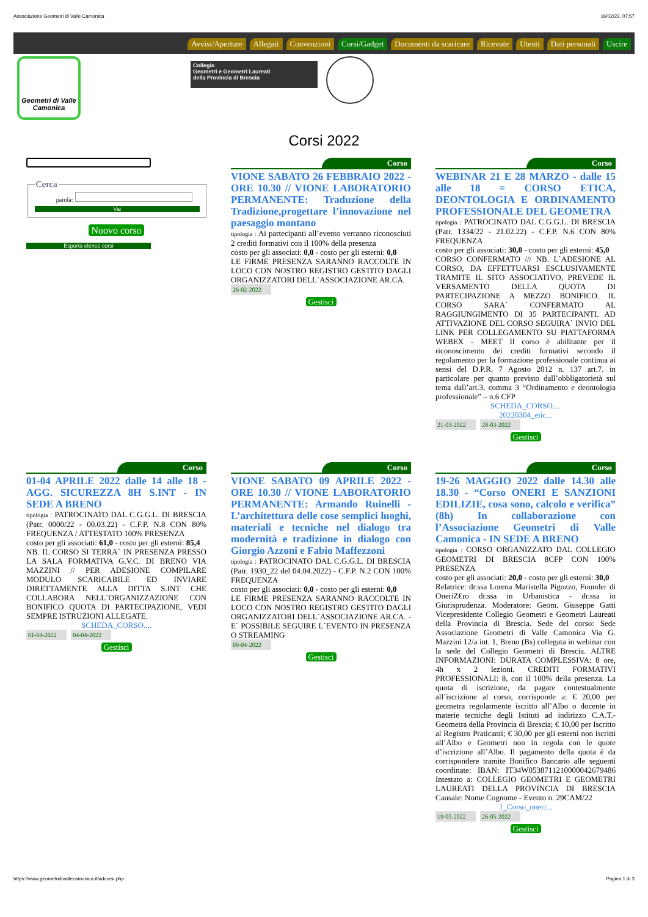Associazione Geometri di Valle Camonica 16/02/23, 07:57
Avvisi/Aperture Allegati Convenzioni Corsi/Gadget Documenti da scaricare Ricevute Utenti Dati personali Uscire
Geometri di Valle Camonica
Collegio
Geometri e Geometri Laureati
della Provincia di Brescia
Corsi 2022
Cerca parola:
Vai
Nuovo corso
Esporta elenco corsi
Corso
VIONE SABATO 26 FEBBRAIO 2022 - ORE 10.30 // VIONE LABORATORIO PERMANENTE: Traduzione della Tradizione,progettare l’innovazione nel paesaggio montano
tipologia : Ai partecipanti all’evento verranno riconosciuti 2 crediti formativi con il 100% della presenza
costo per gli associati: 0,0 - costo per gli esterni: 0,0
LE FIRME PRESENZA SARANNO RACCOLTE IN LOCO CON NOSTRO REGISTRO GESTITO DAGLI ORGANIZZATORI DELL`ASSOCIAZIONE AR.CA.
26-02-2022
Gestisci
Corso
WEBINAR 21 E 28 MARZO - dalle 15 alle 18 = CORSO ETICA, DEONTOLOGIA E ORDINAMENTO PROFESSIONALE DEL GEOMETRA
tipologia : PATROCINATO DAL C.G.G.L. DI BRESCIA (Patr. 1334/22 - 21.02.22) - C.F.P. N.6 CON 80% FREQUENZA
costo per gli associati: 30,0 - costo per gli esterni: 45,0
CORSO CONFERMATO /// NB. L`ADESIONE AL CORSO, DA EFFETTUARSI ESCLUSIVAMENTE TRAMITE IL SITO ASSOCIATIVO, PREVEDE IL VERSAMENTO DELLA QUOTA DI PARTECIPAZIONE A MEZZO BONIFICO. IL CORSO SARA` CONFERMATO AL RAGGIUNGIMENTO DI 35 PARTECIPANTI. AD ATTIVAZIONE DEL CORSO SEGUIRA` INVIO DEL LINK PER COLLEGAMENTO SU PIATTAFORMA WEBEX - MEET Il corso è abilitante per il riconoscimento dei crediti formativi secondo il regolamento per la formazione professionale continua ai sensi del D.P.R. 7 Agosto 2012 n. 137 art.7. in particolare per quanto previsto dall’obbligatorietà sul tema dall’art.3, comma 3 “Ordinamento e deontologia professionale” – n.6 CFP
SCHEDA_CORSO....
20220304_etic...
21-03-2022 28-03-2022
Gestisci
Corso
01-04 APRILE 2022 dalle 14 alle 18 - AGG. SICUREZZA 8H S.INT - IN SEDE A BRENO
tipologia : PATROCINATO DAL C.G.G.L. DI BRESCIA (Patr. 0000/22 - 00.03.22) - C.F.P. N.8 CON 80% FREQUENZA / ATTESTATO 100% PRESENZA
costo per gli associati: 61,0 - costo per gli esterni: 85,4
NB. IL CORSO SI TERRA` IN PRESENZA PRESSO LA SALA FORMATIVA G.V.C. DI BRENO VIA MAZZINI // PER ADESIONE COMPILARE MODULO SCARICABILE ED INVIARE DIRETTAMENTE ALLA DITTA S.INT CHE COLLABORA NELL`ORGANIZZAZIONE CON BONIFICO QUOTA DI PARTECIPAZIONE, VEDI SEMPRE ISTRUZIONI ALLEGATE.
SCHEDA_CORSO....
01-04-2022 04-04-2022
Gestisci
Corso
VIONE SABATO 09 APRILE 2022 - ORE 10.30 // VIONE LABORATORIO PERMANENTE: Armando Ruinelli - L’architettura delle cose semplici luoghi, materiali e tecniche nel dialogo tra modernità e tradizione in dialogo con Giorgio Azzoni e Fabio Maffezzoni
tipologia : PATROCINATO DAL C.G.G.L. DI BRESCIA (Patr. 1930_22 del 04.04.2022) - C.F.P. N.2 CON 100% FREQUENZA
costo per gli associati: 0,0 - costo per gli esterni: 0,0
LE FIRME PRESENZA SARANNO RACCOLTE IN LOCO CON NOSTRO REGISTRO GESTITO DAGLI ORGANIZZATORI DELL`ASSOCIAZIONE AR.CA. - E` POSSIBILE SEGUIRE L`EVENTO IN PRESENZA O STREAMING
09-04-2022
Gestisci
Corso
19-26 MAGGIO 2022 dalle 14.30 alle 18.30 - “Corso ONERI E SANZIONI EDILIZIE, cosa sono, calcolo e verifica” (8h) In collaborazione con l’Associazione Geometri di Valle Camonica - IN SEDE A BRENO
tipologia : CORSO ORGANIZZATO DAL COLLEGIO GEOMETRI DI BRESCIA 8CFP CON 100% PRESENZA
costo per gli associati: 20,0 - costo per gli esterni: 30,0
Relatrice: dr.ssa Lorena Maristella Pigozzo, Founder di OneriZ€ro dr.ssa in Urbanistica - dr.ssa in Giurisprudenza. Moderatore: Geom. Giuseppe Gatti Vicepresidente Collegio Geometri e Geometri Laureati della Provincia di Brescia. Sede del corso: Sede Associazione Geometri di Valle Camonica Via G. Mazzini 12/a int. 1, Breno (Bs) collegata in webinar con la sede del Collegio Geometri di Brescia. ALTRE INFORMAZIONI: DURATA COMPLESSIVA: 8 ore, 4h x 2 lezioni. CREDITI FORMATIVI PROFESSIONALI: 8, con il 100% della presenza. La quota di iscrizione, da pagare contestualmente all’iscrizione al corso, corrisponde a: € 20,00 per geometra regolarmente iscritto all’Albo o docente in materie tecniche degli Istituti ad indirizzo C.A.T.- Geometra della Provincia di Brescia; € 10,00 per Iscritto al Registro Praticanti; € 30,00 per gli esterni non iscritti all’Albo e Geometri non in regola con le quote d’iscrizione all’Albo. Il pagamento della quota è da corrispondere tramite Bonifico Bancario alle seguenti coordinate: IBAN: IT34W0538711210000042679486 Intestato a: COLLEGIO GEOMETRI E GEOMETRI LAUREATI DELLA PROVINCIA DI BRESCIA Causale: Nome Cognome - Evento n. 29CAM/22
1_Corso_oneri...
19-05-2022 26-05-2022
Gestisci
https://www.geometridivallecamonica.it/adcorsi.php Pagina 1 di 3